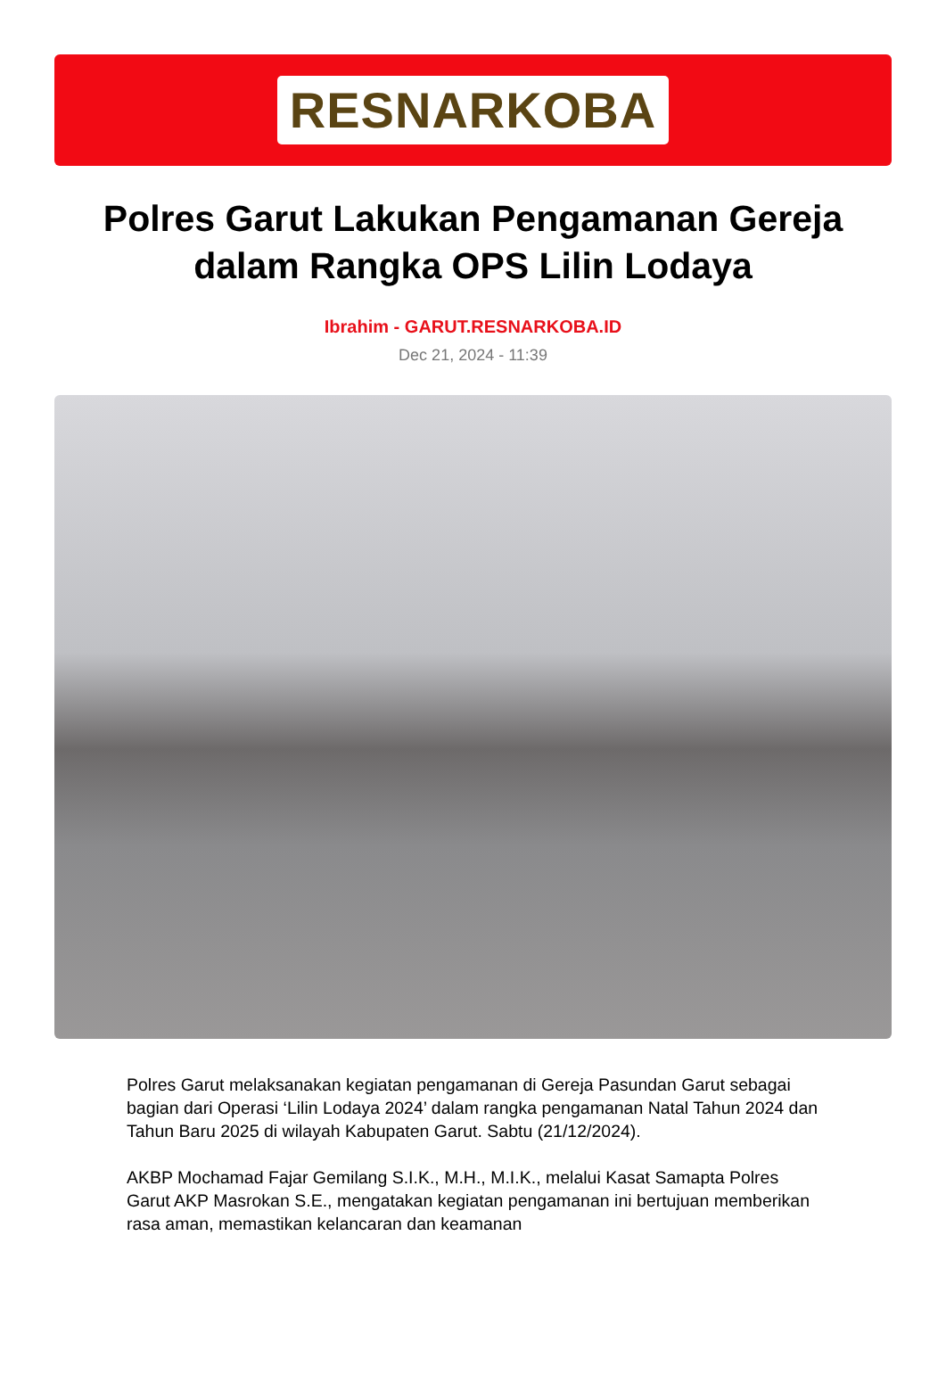RESNARKOBA
Polres Garut Lakukan Pengamanan Gereja dalam Rangka OPS Lilin Lodaya
Ibrahim - GARUT.RESNARKOBA.ID
Dec 21, 2024 - 11:39
Polres Garut melaksanakan kegiatan pengamanan di Gereja Pasundan Garut sebagai bagian dari Operasi ‘Lilin Lodaya 2024’ dalam rangka pengamanan Natal Tahun 2024 dan Tahun Baru 2025 di wilayah Kabupaten Garut. Sabtu (21/12/2024).
AKBP Mochamad Fajar Gemilang S.I.K., M.H., M.I.K., melalui Kasat Samapta Polres Garut AKP Masrokan S.E., mengatakan kegiatan pengamanan ini bertujuan memberikan rasa aman, memastikan kelancaran dan keamanan